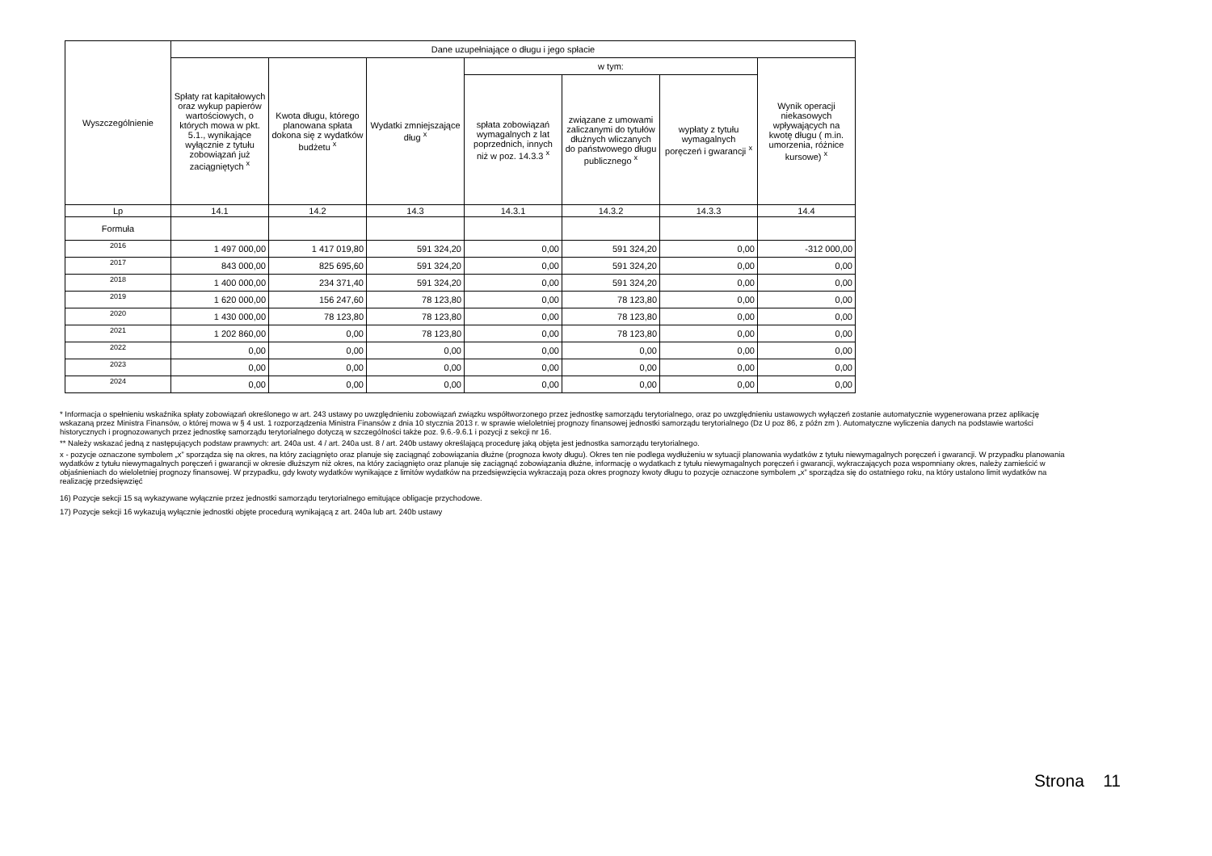| Wyszczególnienie | Dane uzupełniające o długu i jego spłacie | | | | | | |
| --- | --- | --- | --- | --- | --- | --- | --- |
| | Spłaty rat kapitałowych oraz wykup papierów wartościowych, o których mowa w pkt. 5.1., wynikające wyłącznie z tytułu zobowiązań już zaciągniętych <sup>x</sup> | Kwota długu, którego planowana spłata dokona się z wydatków budżetu <sup>x</sup> | Wydatki zmniejszające dług <sup>x</sup> | w tym: | | | Wynik operacji niekasowych wpływających na kwotę długu ( m.in. umorzenia, różnice kursowe) <sup>x</sup> |
| | | | | spłata zobowiązań wymagalnych z lat poprzednich, innych niż w poz. 14.3.3 <sup>x</sup> | związane z umowami zaliczanymi do tytułów dłużnych wliczanych do państwowego długu publicznego <sup>x</sup> | wypłaty z tytułu wymagalnych poręczeń i gwarancji <sup>x</sup> | |
| Lp | 14.1 | 14.2 | 14.3 | 14.3.1 | 14.3.2 | 14.3.3 | 14.4 |
| Formuła | | | | | | | |
| 2016 | 1 497 000,00 | 1 417 019,80 | 591 324,20 | 0,00 | 591 324,20 | 0,00 | -312 000,00 |
| 2017 | 843 000,00 | 825 695,60 | 591 324,20 | 0,00 | 591 324,20 | 0,00 | 0,00 |
| 2018 | 1 400 000,00 | 234 371,40 | 591 324,20 | 0,00 | 591 324,20 | 0,00 | 0,00 |
| 2019 | 1 620 000,00 | 156 247,60 | 78 123,80 | 0,00 | 78 123,80 | 0,00 | 0,00 |
| 2020 | 1 430 000,00 | 78 123,80 | 78 123,80 | 0,00 | 78 123,80 | 0,00 | 0,00 |
| 2021 | 1 202 860,00 | 0,00 | 78 123,80 | 0,00 | 78 123,80 | 0,00 | 0,00 |
| 2022 | 0,00 | 0,00 | 0,00 | 0,00 | 0,00 | 0,00 | 0,00 |
| 2023 | 0,00 | 0,00 | 0,00 | 0,00 | 0,00 | 0,00 | 0,00 |
| 2024 | 0,00 | 0,00 | 0,00 | 0,00 | 0,00 | 0,00 | 0,00 |
* Informacja o spełnieniu wskaźnika spłaty zobowiązań określonego w art. 243 ustawy po uwzględnieniu zobowiązań związku współtworzonego przez jednostkę samorządu terytorialnego, oraz po uwzględnieniu ustawowych wyłączeń zostanie automatycznie wygenerowana przez aplikację wskazaną przez Ministra Finansów, o której mowa w § 4 ust. 1 rozporządzenia Ministra Finansów z dnia 10 stycznia 2013 r. w sprawie wieloletniej prognozy finansowej jednostki samorządu terytorialnego (Dz U poz 86, z późn zm ). Automatyczne wyliczenia danych na podstawie wartości historycznych i prognozowanych przez jednostkę samorządu terytorialnego dotyczą w szczególności także poz. 9.6.-9.6.1 i pozycji z sekcji nr 16.
** Należy wskazać jedną z następujących podstaw prawnych: art. 240a ust. 4 / art. 240a ust. 8 / art. 240b ustawy określającą procedurę jaką objęta jest jednostka samorządu terytorialnego.
x - pozycje oznaczone symbolem „x” sporządza się na okres, na który zaciągnięto oraz planuje się zaciągnąć zobowiązania dłużne (prognoza kwoty długu). Okres ten nie podlega wydłużeniu w sytuacji planowania wydatków z tytułu niewymagalnych poręczeń i gwarancji. W przypadku planowania wydatków z tytułu niewymagalnych poręczeń i gwarancji w okresie dłuższym niż okres, na który zaciągnięto oraz planuje się zaciągnąć zobowiązania dłużne, informację o wydatkach z tytułu niewymagalnych poręczeń i gwarancji, wykraczających poza wspomniany okres, należy zamieścić w objaśnieniach do wieloletniej prognozy finansowej. W przypadku, gdy kwoty wydatków wynikające z limitów wydatków na przedsięwzięcia wykraczają poza okres prognozy kwoty długu to pozycje oznaczone symbolem „x” sporządza się do ostatniego roku, na który ustalono limit wydatków na realizację przedsięwzięć
16) Pozycje sekcji 15 są wykazywane wyłącznie przez jednostki samorządu terytorialnego emitujące obligacje przychodowe.
17) Pozycje sekcji 16 wykazują wyłącznie jednostki objęte procedurą wynikającą z art. 240a lub art. 240b ustawy
Strona 11